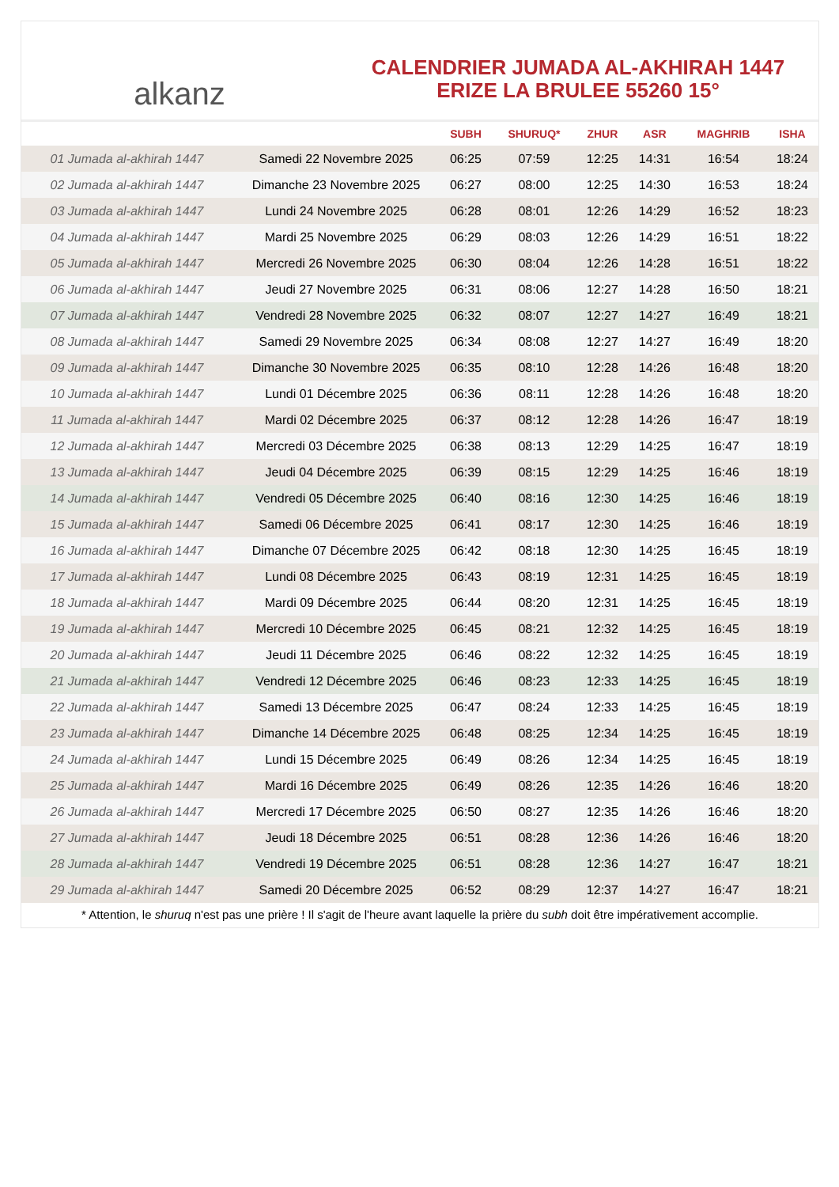alkanz
CALENDRIER JUMADA AL-AKHIRAH 1447
ERIZE LA BRULEE 55260 15°
| | | SUBH | SHURUQ* | ZHUR | ASR | MAGHRIB | ISHA |
| --- | --- | --- | --- | --- | --- | --- | --- |
| 01 Jumada al-akhirah 1447 | Samedi 22 Novembre 2025 | 06:25 | 07:59 | 12:25 | 14:31 | 16:54 | 18:24 |
| 02 Jumada al-akhirah 1447 | Dimanche 23 Novembre 2025 | 06:27 | 08:00 | 12:25 | 14:30 | 16:53 | 18:24 |
| 03 Jumada al-akhirah 1447 | Lundi 24 Novembre 2025 | 06:28 | 08:01 | 12:26 | 14:29 | 16:52 | 18:23 |
| 04 Jumada al-akhirah 1447 | Mardi 25 Novembre 2025 | 06:29 | 08:03 | 12:26 | 14:29 | 16:51 | 18:22 |
| 05 Jumada al-akhirah 1447 | Mercredi 26 Novembre 2025 | 06:30 | 08:04 | 12:26 | 14:28 | 16:51 | 18:22 |
| 06 Jumada al-akhirah 1447 | Jeudi 27 Novembre 2025 | 06:31 | 08:06 | 12:27 | 14:28 | 16:50 | 18:21 |
| 07 Jumada al-akhirah 1447 | Vendredi 28 Novembre 2025 | 06:32 | 08:07 | 12:27 | 14:27 | 16:49 | 18:21 |
| 08 Jumada al-akhirah 1447 | Samedi 29 Novembre 2025 | 06:34 | 08:08 | 12:27 | 14:27 | 16:49 | 18:20 |
| 09 Jumada al-akhirah 1447 | Dimanche 30 Novembre 2025 | 06:35 | 08:10 | 12:28 | 14:26 | 16:48 | 18:20 |
| 10 Jumada al-akhirah 1447 | Lundi 01 Décembre 2025 | 06:36 | 08:11 | 12:28 | 14:26 | 16:48 | 18:20 |
| 11 Jumada al-akhirah 1447 | Mardi 02 Décembre 2025 | 06:37 | 08:12 | 12:28 | 14:26 | 16:47 | 18:19 |
| 12 Jumada al-akhirah 1447 | Mercredi 03 Décembre 2025 | 06:38 | 08:13 | 12:29 | 14:25 | 16:47 | 18:19 |
| 13 Jumada al-akhirah 1447 | Jeudi 04 Décembre 2025 | 06:39 | 08:15 | 12:29 | 14:25 | 16:46 | 18:19 |
| 14 Jumada al-akhirah 1447 | Vendredi 05 Décembre 2025 | 06:40 | 08:16 | 12:30 | 14:25 | 16:46 | 18:19 |
| 15 Jumada al-akhirah 1447 | Samedi 06 Décembre 2025 | 06:41 | 08:17 | 12:30 | 14:25 | 16:46 | 18:19 |
| 16 Jumada al-akhirah 1447 | Dimanche 07 Décembre 2025 | 06:42 | 08:18 | 12:30 | 14:25 | 16:45 | 18:19 |
| 17 Jumada al-akhirah 1447 | Lundi 08 Décembre 2025 | 06:43 | 08:19 | 12:31 | 14:25 | 16:45 | 18:19 |
| 18 Jumada al-akhirah 1447 | Mardi 09 Décembre 2025 | 06:44 | 08:20 | 12:31 | 14:25 | 16:45 | 18:19 |
| 19 Jumada al-akhirah 1447 | Mercredi 10 Décembre 2025 | 06:45 | 08:21 | 12:32 | 14:25 | 16:45 | 18:19 |
| 20 Jumada al-akhirah 1447 | Jeudi 11 Décembre 2025 | 06:46 | 08:22 | 12:32 | 14:25 | 16:45 | 18:19 |
| 21 Jumada al-akhirah 1447 | Vendredi 12 Décembre 2025 | 06:46 | 08:23 | 12:33 | 14:25 | 16:45 | 18:19 |
| 22 Jumada al-akhirah 1447 | Samedi 13 Décembre 2025 | 06:47 | 08:24 | 12:33 | 14:25 | 16:45 | 18:19 |
| 23 Jumada al-akhirah 1447 | Dimanche 14 Décembre 2025 | 06:48 | 08:25 | 12:34 | 14:25 | 16:45 | 18:19 |
| 24 Jumada al-akhirah 1447 | Lundi 15 Décembre 2025 | 06:49 | 08:26 | 12:34 | 14:25 | 16:45 | 18:19 |
| 25 Jumada al-akhirah 1447 | Mardi 16 Décembre 2025 | 06:49 | 08:26 | 12:35 | 14:26 | 16:46 | 18:20 |
| 26 Jumada al-akhirah 1447 | Mercredi 17 Décembre 2025 | 06:50 | 08:27 | 12:35 | 14:26 | 16:46 | 18:20 |
| 27 Jumada al-akhirah 1447 | Jeudi 18 Décembre 2025 | 06:51 | 08:28 | 12:36 | 14:26 | 16:46 | 18:20 |
| 28 Jumada al-akhirah 1447 | Vendredi 19 Décembre 2025 | 06:51 | 08:28 | 12:36 | 14:27 | 16:47 | 18:21 |
| 29 Jumada al-akhirah 1447 | Samedi 20 Décembre 2025 | 06:52 | 08:29 | 12:37 | 14:27 | 16:47 | 18:21 |
* Attention, le shuruq n'est pas une prière ! Il s'agit de l'heure avant laquelle la prière du subh doit être impérativement accomplie.